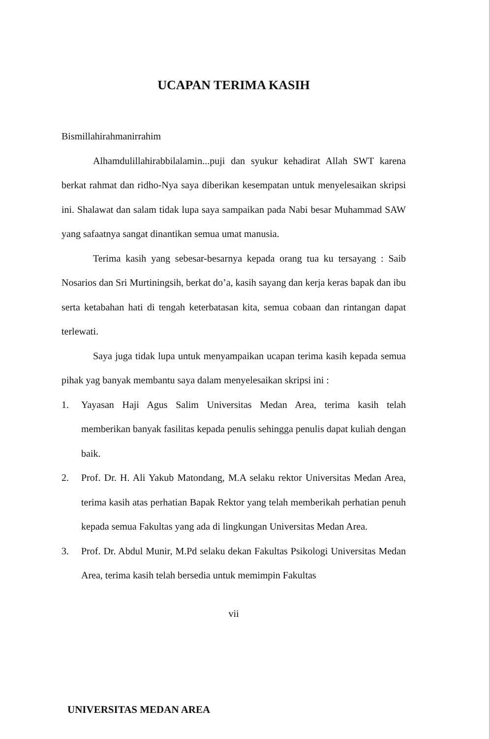UCAPAN TERIMA KASIH
Bismillahirahmanirrahim
Alhamdulillahirabbilalamin...puji dan syukur kehadirat Allah SWT karena berkat rahmat dan ridho-Nya saya diberikan kesempatan untuk menyelesaikan skripsi ini. Shalawat dan salam tidak lupa saya sampaikan pada Nabi besar Muhammad SAW yang safaatnya sangat dinantikan semua umat manusia.
Terima kasih yang sebesar-besarnya kepada orang tua ku tersayang : Saib Nosarios dan Sri Murtiningsih, berkat do’a, kasih sayang dan kerja keras bapak dan ibu serta ketabahan hati di tengah keterbatasan kita, semua cobaan dan rintangan dapat terlewati.
Saya juga tidak lupa untuk menyampaikan ucapan terima kasih kepada semua pihak yag banyak membantu saya dalam menyelesaikan skripsi ini :
1. Yayasan Haji Agus Salim Universitas Medan Area, terima kasih telah memberikan banyak fasilitas kepada penulis sehingga penulis dapat kuliah dengan baik.
2. Prof. Dr. H. Ali Yakub Matondang, M.A selaku rektor Universitas Medan Area, terima kasih atas perhatian Bapak Rektor yang telah memberikah perhatian penuh kepada semua Fakultas yang ada di lingkungan Universitas Medan Area.
3. Prof. Dr. Abdul Munir, M.Pd selaku dekan Fakultas Psikologi Universitas Medan Area, terima kasih telah bersedia untuk memimpin Fakultas
vii
UNIVERSITAS MEDAN AREA